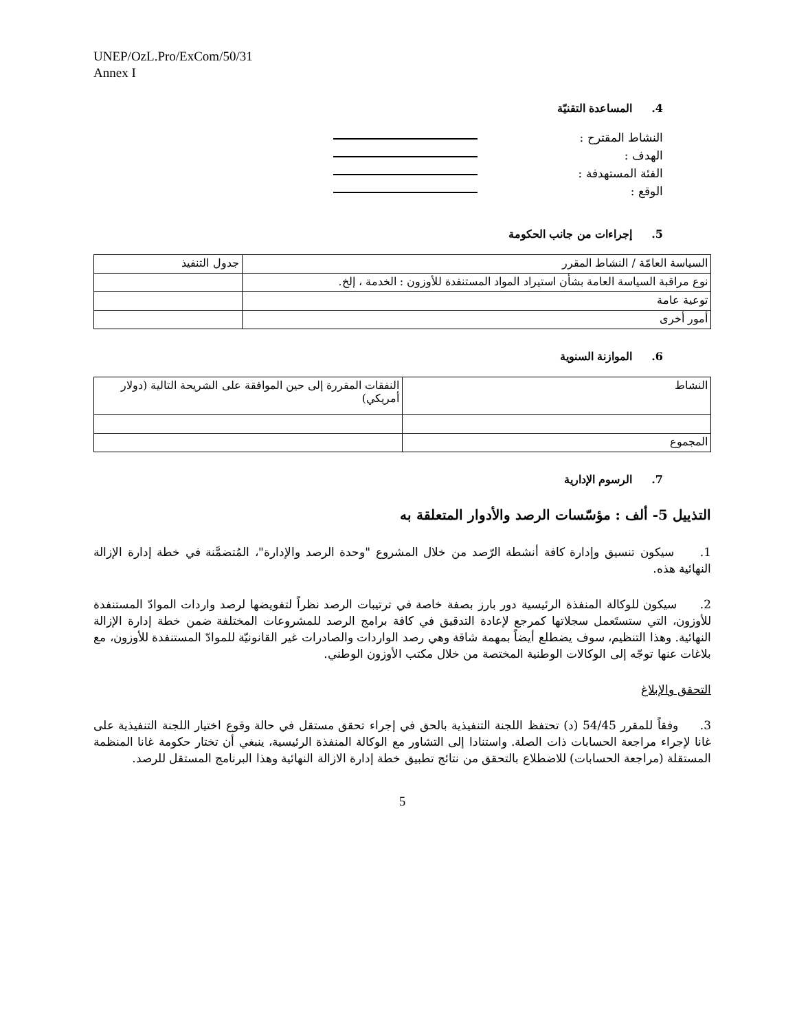UNEP/OzL.Pro/ExCom/50/31
Annex I
4. المساعدة التقنيّة
النشاط المقترح :
الهدف :
الفئة المستهدفة :
الوقع :
5. إجراءات من جانب الحكومة
| السياسة العامّة / النشاط المقرر | جدول التنفيذ |
| نوع مراقبة السياسة العامة بشأن استيراد المواد المستنفدة للأوزون : الخدمة ، إلخ. | |
| توعية عامة | |
| أمور أخرى | |
6. الموازنة السنوية
| النشاط | النفقات المقررة إلى حين الموافقة على الشريحة التالية (دولار أمريكي) |
| المجموع | |
7. الرسوم الإدارية
التذييل 5- ألف : مؤسّسات الرصد والأدوار المتعلقة به
1. سيكون تنسيق وإدارة كافة أنشطة الرّصد من خلال المشروع "وحدة الرصد والإدارة"، المُتضمَّنة في خطة إدارة الإزالة النهائية هذه.
2. سيكون للوكالة المنفذة الرئيسية دور بارز بصفة خاصة في ترتيبات الرصد نظراً لتفويضها لرصد واردات الموادّ المستنفدة للأوزون، التي ستستَعمل سجلاتها كمرجع لإعادة التدقيق في كافة برامج الرصد للمشروعات المختلفة ضمن خطة إدارة الإزالة النهائية. وهذا التنظيم، سوف يضطلع أيضاً بمهمة شاقة وهي رصد الواردات والصادرات غير القانونيّة للموادّ المستنفدة للأوزون، مع بلاغات عنها توجّه إلى الوكالات الوطنية المختصة من خلال مكتب الأوزون الوطني.
التحقق والإبلاغ
3. وفقاً للمقرر 54/45 (د) تحتفظ اللجنة التنفيذية بالحق في إجراء تحقق مستقل في حالة وقوع اختيار اللجنة التنفيذية على غانا لإجراء مراجعة الحسابات ذات الصلة. واستنادا إلى التشاور مع الوكالة المنفذة الرئيسية، ينبغي أن تختار حكومة غانا المنظمة المستقلة (مراجعة الحسابات) للاضطلاع بالتحقق من نتائج تطبيق خطة إدارة الازالة النهائية وهذا البرنامج المستقل للرصد.
5